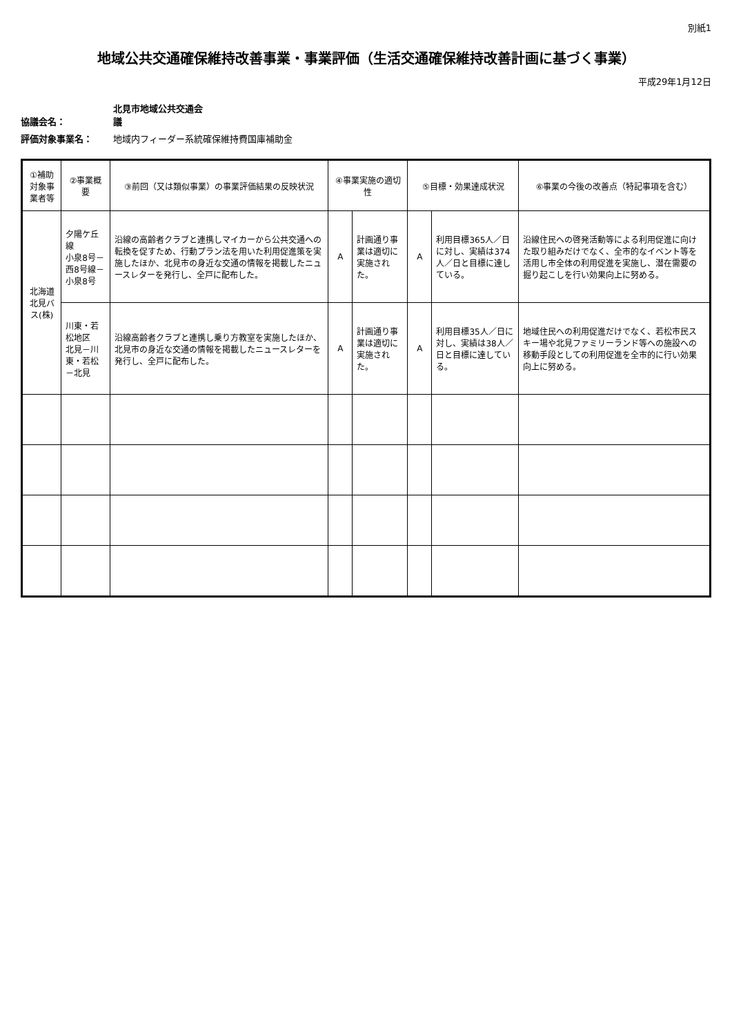別紙1
地域公共交通確保維持改善事業・事業評価（生活交通確保維持改善計画に基づく事業）
平成29年1月12日
協議会名： 北見市地域公共交通会議
評価対象事業名： 地域内フィーダー系統確保維持費国庫補助金
| ①補助対象事業者等 | ②事業概要 | ③前回（又は類似事業）の事業評価結果の反映状況 | ④事業実施の適切性 | | ⑤目標・効果達成状況 | | ⑥事業の今後の改善点（特記事項を含む） |
| --- | --- | --- | --- | --- | --- | --- | --- |
| 北海道北見バス(株) | 夕陽ケ丘線 小泉8号－西8号線－小泉8号 | 沿線の高齢者クラブと連携しマイカーから公共交通への転換を促すため、行動プラン法を用いた利用促進策を実施したほか、北見市の身近な交通の情報を掲載したニュースレターを発行し、全戸に配布した。 | A | 計画通り事業は適切に実施された。 | A | 利用目標365人／日に対し、実績は374人／日と目標に達している。 | 沿線住民への啓発活動等による利用促進に向けた取り組みだけでなく、全市的なイベント等を活用し市全体の利用促進を実施し、潜在需要の掘り起こしを行い効果向上に努める。 |
| | 川東・若松地区 北見－川東・若松－北見 | 沿線高齢者クラブと連携し乗り方教室を実施したほか、北見市の身近な交通の情報を掲載したニュースレターを発行し、全戸に配布した。 | A | 計画通り事業は適切に実施された。 | A | 利用目標35人／日に対し、実績は38人／日と目標に達している。 | 地域住民への利用促進だけでなく、若松市民スキー場や北見ファミリーランド等への施設への移動手段としての利用促進を全市的に行い効果向上に努める。 |